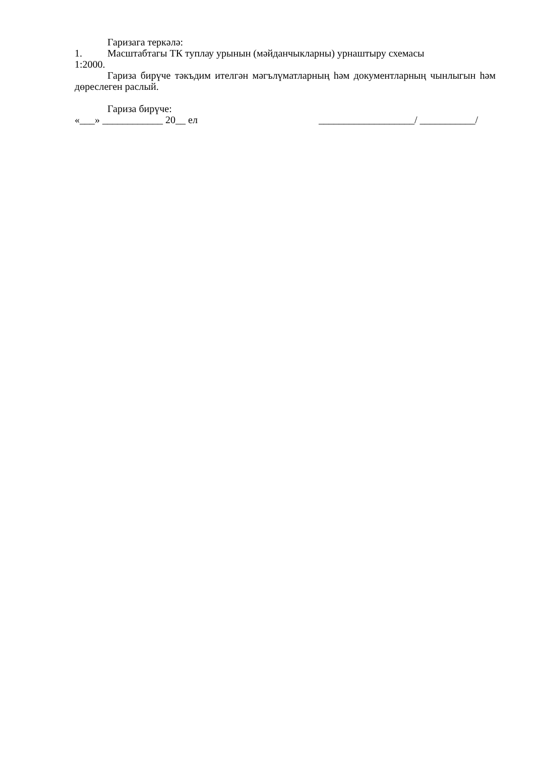Гаризага теркәлә:
1. Масштабтагы ТК туплау урынын (мәйданчыкларны) урнаштыру схемасы
1:2000.
Гариза бирүче тәкъдим ителгән мәгълүматларның һәм документларның чынлыгын һәм дөреслеген раслый.
Гариза бирүче:
«___» ____________ 20__ ел ___________________/ ___________/